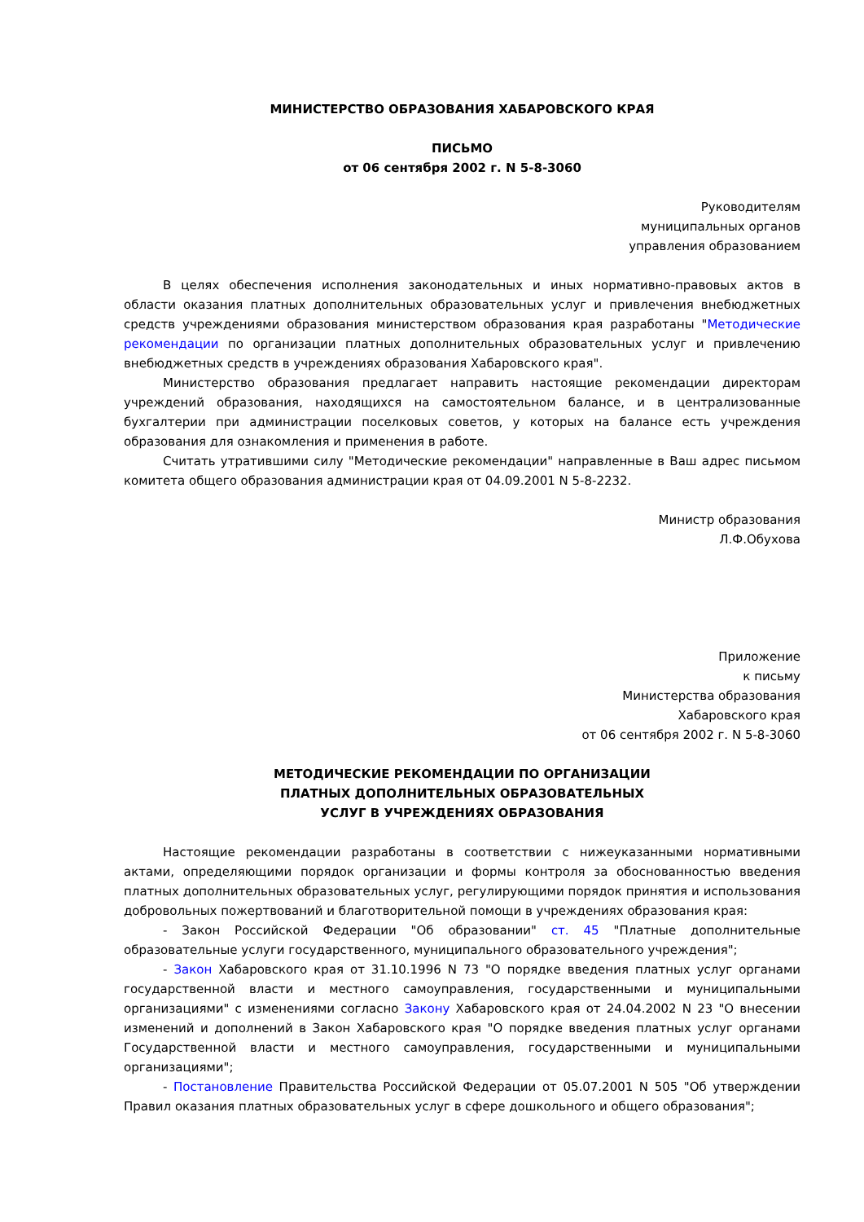МИНИСТЕРСТВО ОБРАЗОВАНИЯ ХАБАРОВСКОГО КРАЯ
ПИСЬМО
от 06 сентября 2002 г. N 5-8-3060
Руководителям
муниципальных органов
управления образованием
В целях обеспечения исполнения законодательных и иных нормативно-правовых актов в области оказания платных дополнительных образовательных услуг и привлечения внебюджетных средств учреждениями образования министерством образования края разработаны "Методические рекомендации по организации платных дополнительных образовательных услуг и привлечению внебюджетных средств в учреждениях образования Хабаровского края".
Министерство образования предлагает направить настоящие рекомендации директорам учреждений образования, находящихся на самостоятельном балансе, и в централизованные бухгалтерии при администрации поселковых советов, у которых на балансе есть учреждения образования для ознакомления и применения в работе.
Считать утратившими силу "Методические рекомендации" направленные в Ваш адрес письмом комитета общего образования администрации края от 04.09.2001 N 5-8-2232.
Министр образования
Л.Ф.Обухова
Приложение
к письму
Министерства образования
Хабаровского края
от 06 сентября 2002 г. N 5-8-3060
МЕТОДИЧЕСКИЕ РЕКОМЕНДАЦИИ ПО ОРГАНИЗАЦИИ
ПЛАТНЫХ ДОПОЛНИТЕЛЬНЫХ ОБРАЗОВАТЕЛЬНЫХ
УСЛУГ В УЧРЕЖДЕНИЯХ ОБРАЗОВАНИЯ
Настоящие рекомендации разработаны в соответствии с нижеуказанными нормативными актами, определяющими порядок организации и формы контроля за обоснованностью введения платных дополнительных образовательных услуг, регулирующими порядок принятия и использования добровольных пожертвований и благотворительной помощи в учреждениях образования края:
- Закон Российской Федерации "Об образовании" ст. 45 "Платные дополнительные образовательные услуги государственного, муниципального образовательного учреждения";
- Закон Хабаровского края от 31.10.1996 N 73 "О порядке введения платных услуг органами государственной власти и местного самоуправления, государственными и муниципальными организациями" с изменениями согласно Закону Хабаровского края от 24.04.2002 N 23 "О внесении изменений и дополнений в Закон Хабаровского края "О порядке введения платных услуг органами Государственной власти и местного самоуправления, государственными и муниципальными организациями";
- Постановление Правительства Российской Федерации от 05.07.2001 N 505 "Об утверждении Правил оказания платных образовательных услуг в сфере дошкольного и общего образования";